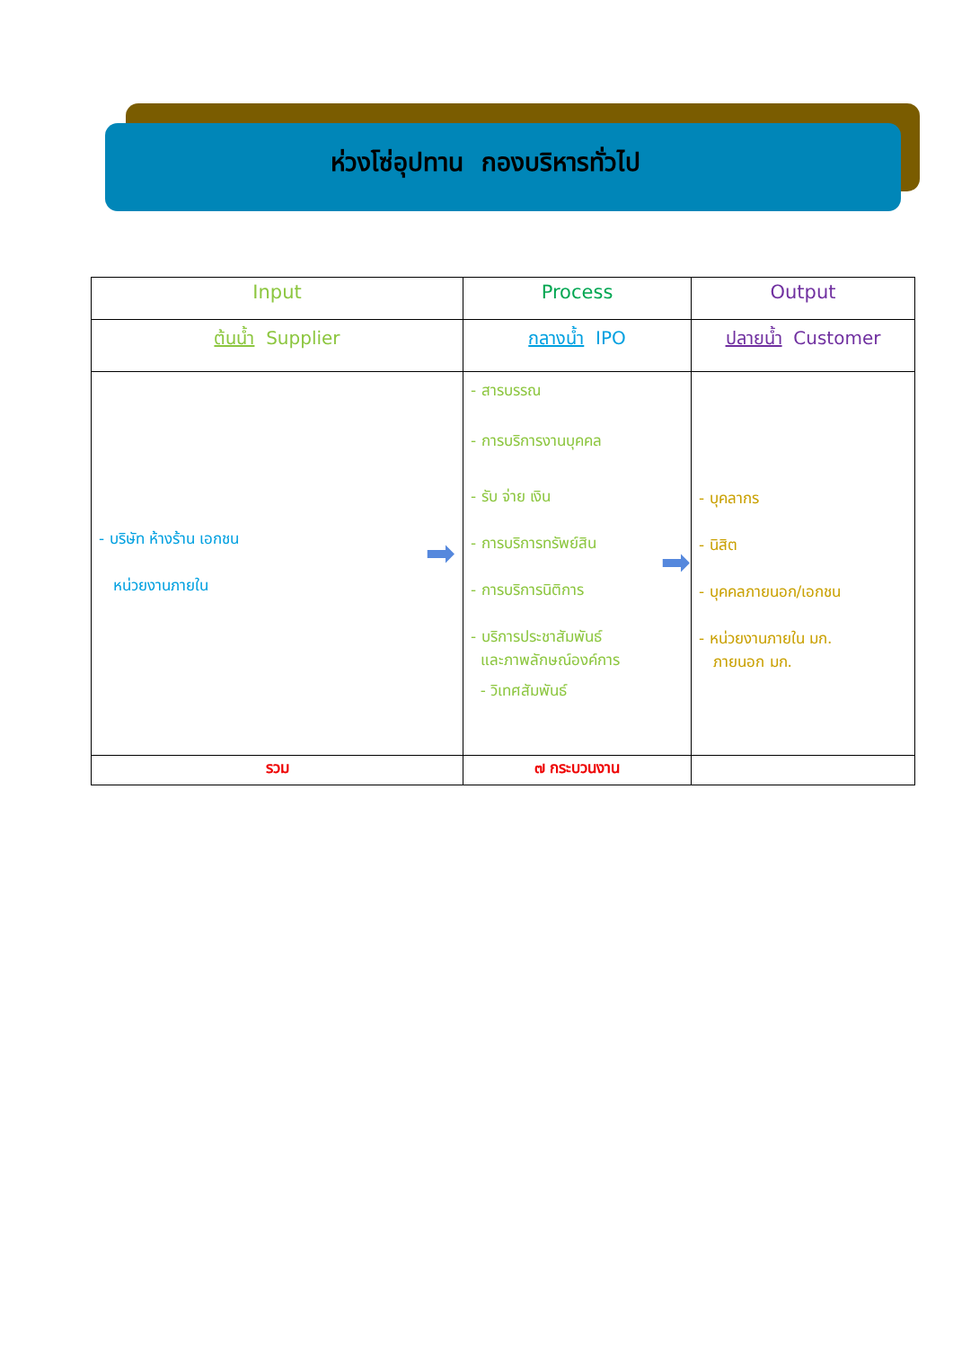ห่วงโซ่อุปทาน กองบริหารทั่วไป
| Input | Process | Output |
| --- | --- | --- |
| ต้นน้ำ Supplier | กลางน้ำ IPO | ปลายน้ำ Customer |
| ➡ - บริษัท ห้างร้าน เอกชน หน่วยงานภายใน | ➡ - สารบรรณ - การบริการงานบุคคล - รับ จ่าย เงิน - การบริการทรัพย์สิน - การบริการนิติการ - บริการประชาสัมพันธ์ และภาพลักษณ์องค์การ - วิเทศสัมพันธ์ | - บุคลากร - นิสิต - บุคคลภายนอก/เอกชน - หน่วยงานภายใน มก. ภายนอก มก. |
| รวม | ๗ กระบวนงาน | |